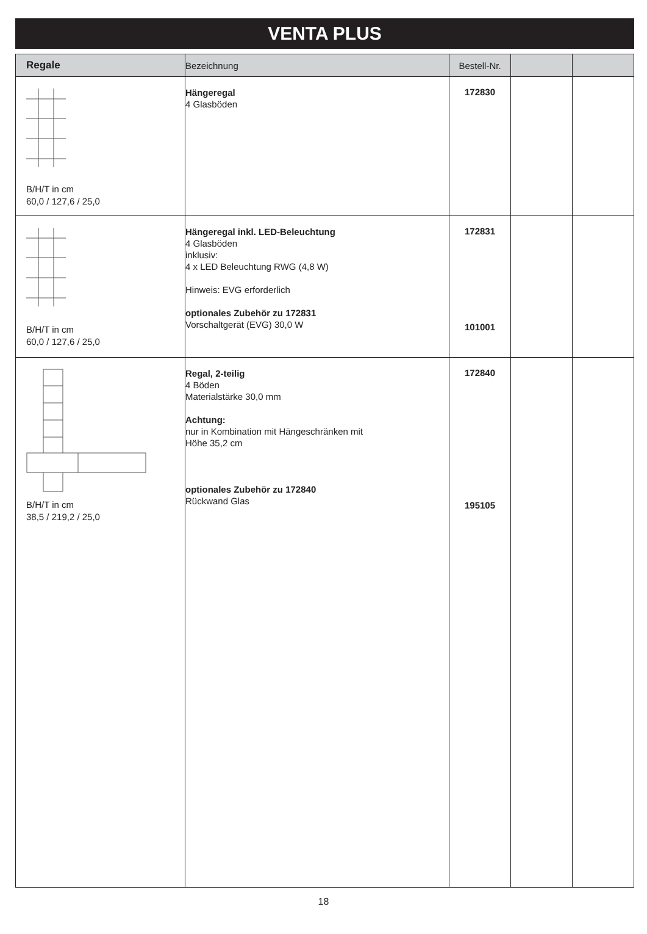VENTA PLUS
| Regale | Bezeichnung | Bestell-Nr. | | |
| --- | --- | --- | --- | --- |
| B/H/T in cm 60,0 / 127,6 / 25,0 | Hängeregal 4 Glasböden | 172830 | | |
| B/H/T in cm 60,0 / 127,6 / 25,0 | Hängeregal inkl. LED-Beleuchtung 4 Glasböden inklusiv: 4 x LED Beleuchtung RWG (4,8 W) Hinweis: EVG erforderlich optionales Zubehör zu 172831 Vorschaltgerät (EVG) 30,0 W | 172831 101001 | | |
| B/H/T in cm 38,5 / 219,2 / 25,0 | Regal, 2-teilig 4 Böden Materialstärke 30,0 mm Achtung: nur in Kombination mit Hängeschränken mit Höhe 35,2 cm optionales Zubehör zu 172840 Rückwand Glas | 172840 195105 | | |
18